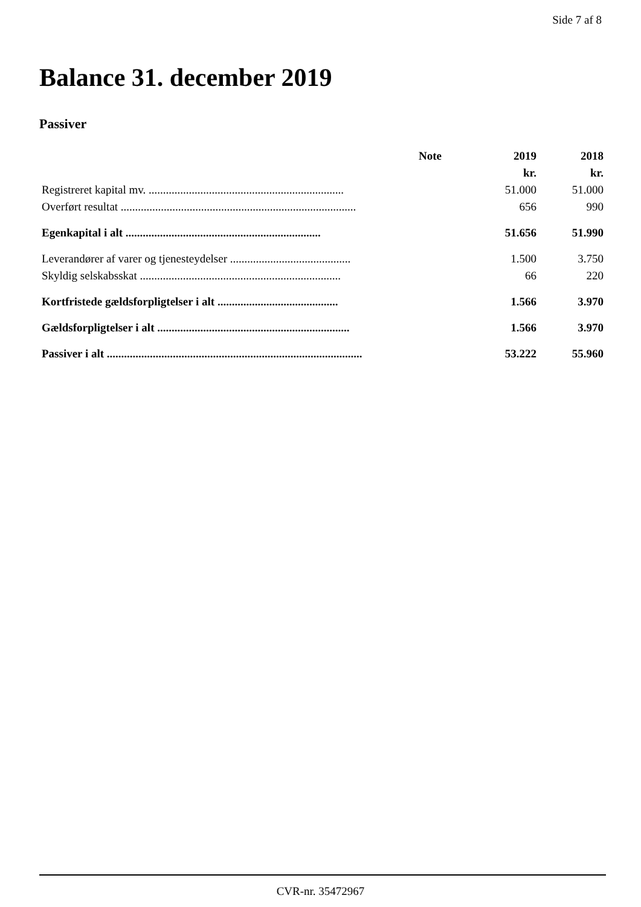Side 7 af 8
Balance 31. december 2019
Passiver
| | Note | 2019 | 2018 |
| --- | --- | --- | --- |
| | | kr. | kr. |
| Registreret kapital mv. .................................................................... | | 51.000 | 51.000 |
| Overført resultat .................................................................................. | | 656 | 990 |
| Egenkapital i alt .................................................................... | | 51.656 | 51.990 |
| Leverandører af varer og tjenesteydelser .......................................... | | 1.500 | 3.750 |
| Skyldig selskabsskat ...................................................................... | | 66 | 220 |
| Kortfristede gældsforpligtelser i alt .......................................... | | 1.566 | 3.970 |
| Gældsforpligtelser i alt ................................................................... | | 1.566 | 3.970 |
| Passiver i alt ......................................................................................... | | 53.222 | 55.960 |
CVR-nr. 35472967